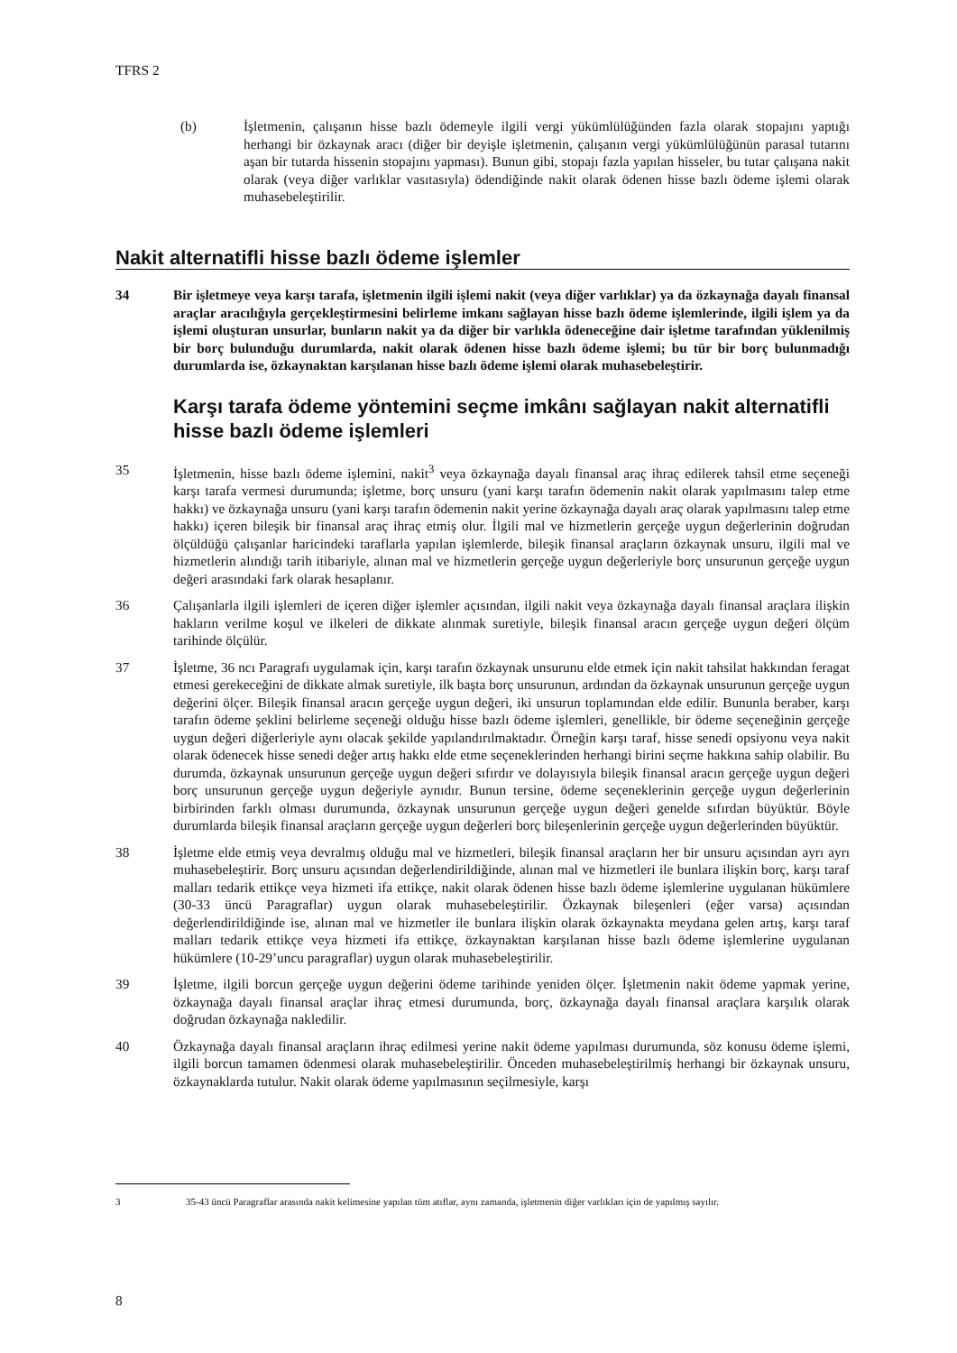TFRS 2
(b) İşletmenin, çalışanın hisse bazlı ödemeyle ilgili vergi yükümlülüğünden fazla olarak stopajını yaptığı herhangi bir özkaynak aracı (diğer bir deyişle işletmenin, çalışanın vergi yükümlülüğünün parasal tutarını aşan bir tutarda hissenin stopajını yapması). Bunun gibi, stopajı fazla yapılan hisseler, bu tutar çalışana nakit olarak (veya diğer varlıklar vasıtasıyla) ödendiğinde nakit olarak ödenen hisse bazlı ödeme işlemi olarak muhasebeleştirilir.
Nakit alternatifli hisse bazlı ödeme işlemler
34 Bir işletmeye veya karşı tarafa, işletmenin ilgili işlemi nakit (veya diğer varlıklar) ya da özkaynağa dayalı finansal araçlar aracılığıyla gerçekleştirmesini belirleme imkanı sağlayan hisse bazlı ödeme işlemlerinde, ilgili işlem ya da işlemi oluşturan unsurlar, bunların nakit ya da diğer bir varlıkla ödeneceğine dair işletme tarafından yüklenilmiş bir borç bulunduğu durumlarda, nakit olarak ödenen hisse bazlı ödeme işlemi; bu tür bir borç bulunmadığı durumlarda ise, özkaynaktan karşılanan hisse bazlı ödeme işlemi olarak muhasebeleştirir.
Karşı tarafa ödeme yöntemini seçme imkânı sağlayan nakit alternatifli hisse bazlı ödeme işlemleri
35 İşletmenin, hisse bazlı ödeme işlemini, nakit<sup>3</sup> veya özkaynağa dayalı finansal araç ihraç edilerek tahsil etme seçeneği karşı tarafa vermesi durumunda; işletme, borç unsuru (yani karşı tarafın ödemenin nakit olarak yapılmasını talep etme hakkı) ve özkaynağa unsuru (yani karşı tarafın ödemenin nakit yerine özkaynağa dayalı araç olarak yapılmasını talep etme hakkı) içeren bileşik bir finansal araç ihraç etmiş olur. İlgili mal ve hizmetlerin gerçeğe uygun değerlerinin doğrudan ölçüldüğü çalışanlar haricindeki taraflarla yapılan işlemlerde, bileşik finansal araçların özkaynak unsuru, ilgili mal ve hizmetlerin alındığı tarih itibariyle, alınan mal ve hizmetlerin gerçeğe uygun değerleriyle borç unsurunun gerçeğe uygun değeri arasındaki fark olarak hesaplanır.
36 Çalışanlarla ilgili işlemleri de içeren diğer işlemler açısından, ilgili nakit veya özkaynağa dayalı finansal araçlara ilişkin hakların verilme koşul ve ilkeleri de dikkate alınmak suretiyle, bileşik finansal aracın gerçeğe uygun değeri ölçüm tarihinde ölçülür.
37 İşletme, 36 ncı Paragrafı uygulamak için, karşı tarafın özkaynak unsurunu elde etmek için nakit tahsilat hakkından feragat etmesi gerekeceğini de dikkate almak suretiyle, ilk başta borç unsurunun, ardından da özkaynak unsurunun gerçeğe uygun değerini ölçer. Bileşik finansal aracın gerçeğe uygun değeri, iki unsurun toplamından elde edilir. Bununla beraber, karşı tarafın ödeme şeklini belirleme seçeneği olduğu hisse bazlı ödeme işlemleri, genellikle, bir ödeme seçeneğinin gerçeğe uygun değeri diğerleriyle aynı olacak şekilde yapılandırılmaktadır. Örneğin karşı taraf, hisse senedi opsiyonu veya nakit olarak ödenecek hisse senedi değer artış hakkı elde etme seçeneklerinden herhangi birini seçme hakkına sahip olabilir. Bu durumda, özkaynak unsurunun gerçeğe uygun değeri sıfırdır ve dolayısıyla bileşik finansal aracın gerçeğe uygun değeri borç unsurunun gerçeğe uygun değeriyle aynıdır. Bunun tersine, ödeme seçeneklerinin gerçeğe uygun değerlerinin birbirinden farklı olması durumunda, özkaynak unsurunun gerçeğe uygun değeri genelde sıfırdan büyüktür. Böyle durumlarda bileşik finansal araçların gerçeğe uygun değerleri borç bileşenlerinin gerçeğe uygun değerlerinden büyüktür.
38 İşletme elde etmiş veya devralmış olduğu mal ve hizmetleri, bileşik finansal araçların her bir unsuru açısından ayrı ayrı muhasebeleştirir. Borç unsuru açısından değerlendirildiğinde, alınan mal ve hizmetleri ile bunlara ilişkin borç, karşı taraf malları tedarik ettikçe veya hizmeti ifa ettikçe, nakit olarak ödenen hisse bazlı ödeme işlemlerine uygulanan hükümlere (30-33 üncü Paragraflar) uygun olarak muhasebeleştirilir. Özkaynak bileşenleri (eğer varsa) açısından değerlendirildiğinde ise, alınan mal ve hizmetler ile bunlara ilişkin olarak özkaynakta meydana gelen artış, karşı taraf malları tedarik ettikçe veya hizmeti ifa ettikçe, özkaynaktan karşılanan hisse bazlı ödeme işlemlerine uygulanan hükümlere (10-29’uncu paragraflar) uygun olarak muhasebeleştirilir.
39 İşletme, ilgili borcun gerçeğe uygun değerini ödeme tarihinde yeniden ölçer. İşletmenin nakit ödeme yapmak yerine, özkaynağa dayalı finansal araçlar ihraç etmesi durumunda, borç, özkaynağa dayalı finansal araçlara karşılık olarak doğrudan özkaynağa nakledilir.
40 Özkaynağa dayalı finansal araçların ihraç edilmesi yerine nakit ödeme yapılması durumunda, söz konusu ödeme işlemi, ilgili borcun tamamen ödenmesi olarak muhasebeleştirilir. Önceden muhasebeleştirilmiş herhangi bir özkaynak unsuru, özkaynaklarda tutulur. Nakit olarak ödeme yapılmasının seçilmesiyle, karşı
3 35-43 üncü Paragraflar arasında nakit kelimesine yapılan tüm atıflar, aynı zamanda, işletmenin diğer varlıkları için de yapılmış sayılır.
8